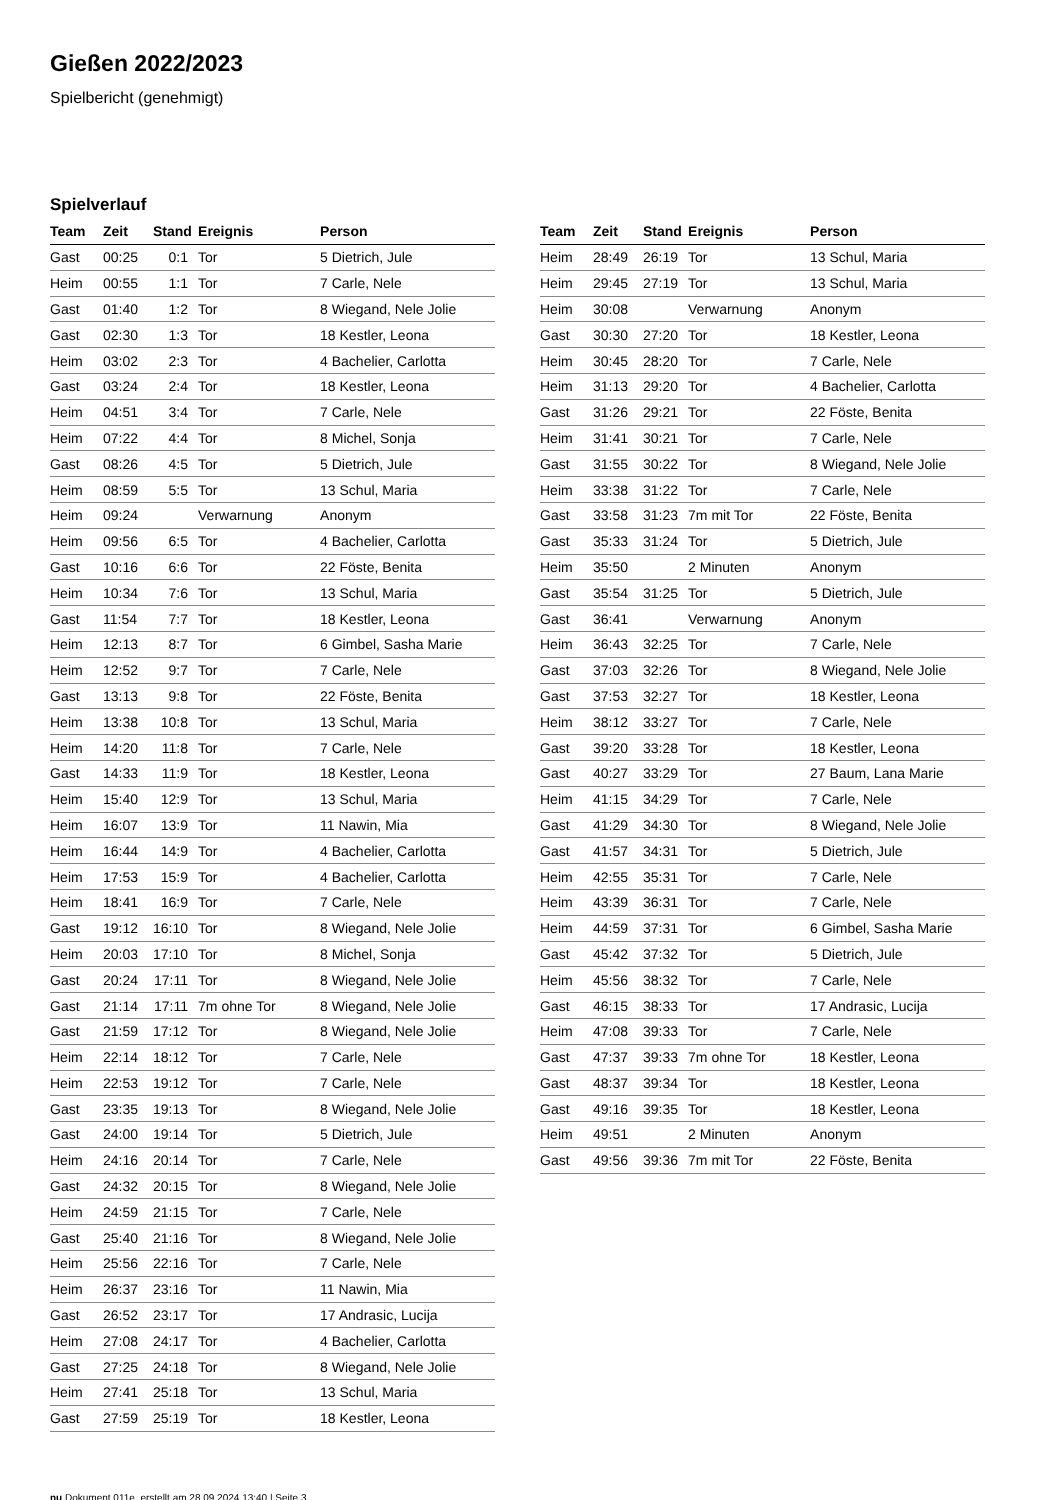Gießen 2022/2023
Spielbericht (genehmigt)
Spielverlauf
| Team | Zeit | Stand | Ereignis | Person |
| --- | --- | --- | --- | --- |
| Gast | 00:25 | 0:1 | Tor | 5 Dietrich, Jule |
| Heim | 00:55 | 1:1 | Tor | 7 Carle, Nele |
| Gast | 01:40 | 1:2 | Tor | 8 Wiegand, Nele Jolie |
| Gast | 02:30 | 1:3 | Tor | 18 Kestler, Leona |
| Heim | 03:02 | 2:3 | Tor | 4 Bachelier, Carlotta |
| Gast | 03:24 | 2:4 | Tor | 18 Kestler, Leona |
| Heim | 04:51 | 3:4 | Tor | 7 Carle, Nele |
| Heim | 07:22 | 4:4 | Tor | 8 Michel, Sonja |
| Gast | 08:26 | 4:5 | Tor | 5 Dietrich, Jule |
| Heim | 08:59 | 5:5 | Tor | 13 Schul, Maria |
| Heim | 09:24 | | Verwarnung | Anonym |
| Heim | 09:56 | 6:5 | Tor | 4 Bachelier, Carlotta |
| Gast | 10:16 | 6:6 | Tor | 22 Föste, Benita |
| Heim | 10:34 | 7:6 | Tor | 13 Schul, Maria |
| Gast | 11:54 | 7:7 | Tor | 18 Kestler, Leona |
| Heim | 12:13 | 8:7 | Tor | 6 Gimbel, Sasha Marie |
| Heim | 12:52 | 9:7 | Tor | 7 Carle, Nele |
| Gast | 13:13 | 9:8 | Tor | 22 Föste, Benita |
| Heim | 13:38 | 10:8 | Tor | 13 Schul, Maria |
| Heim | 14:20 | 11:8 | Tor | 7 Carle, Nele |
| Gast | 14:33 | 11:9 | Tor | 18 Kestler, Leona |
| Heim | 15:40 | 12:9 | Tor | 13 Schul, Maria |
| Heim | 16:07 | 13:9 | Tor | 11 Nawin, Mia |
| Heim | 16:44 | 14:9 | Tor | 4 Bachelier, Carlotta |
| Heim | 17:53 | 15:9 | Tor | 4 Bachelier, Carlotta |
| Heim | 18:41 | 16:9 | Tor | 7 Carle, Nele |
| Gast | 19:12 | 16:10 | Tor | 8 Wiegand, Nele Jolie |
| Heim | 20:03 | 17:10 | Tor | 8 Michel, Sonja |
| Gast | 20:24 | 17:11 | Tor | 8 Wiegand, Nele Jolie |
| Gast | 21:14 | 17:11 | 7m ohne Tor | 8 Wiegand, Nele Jolie |
| Gast | 21:59 | 17:12 | Tor | 8 Wiegand, Nele Jolie |
| Heim | 22:14 | 18:12 | Tor | 7 Carle, Nele |
| Heim | 22:53 | 19:12 | Tor | 7 Carle, Nele |
| Gast | 23:35 | 19:13 | Tor | 8 Wiegand, Nele Jolie |
| Gast | 24:00 | 19:14 | Tor | 5 Dietrich, Jule |
| Heim | 24:16 | 20:14 | Tor | 7 Carle, Nele |
| Gast | 24:32 | 20:15 | Tor | 8 Wiegand, Nele Jolie |
| Heim | 24:59 | 21:15 | Tor | 7 Carle, Nele |
| Gast | 25:40 | 21:16 | Tor | 8 Wiegand, Nele Jolie |
| Heim | 25:56 | 22:16 | Tor | 7 Carle, Nele |
| Heim | 26:37 | 23:16 | Tor | 11 Nawin, Mia |
| Gast | 26:52 | 23:17 | Tor | 17 Andrasic, Lucija |
| Heim | 27:08 | 24:17 | Tor | 4 Bachelier, Carlotta |
| Gast | 27:25 | 24:18 | Tor | 8 Wiegand, Nele Jolie |
| Heim | 27:41 | 25:18 | Tor | 13 Schul, Maria |
| Gast | 27:59 | 25:19 | Tor | 18 Kestler, Leona |
| Team | Zeit | Stand | Ereignis | Person |
| --- | --- | --- | --- | --- |
| Heim | 28:49 | 26:19 | Tor | 13 Schul, Maria |
| Heim | 29:45 | 27:19 | Tor | 13 Schul, Maria |
| Heim | 30:08 | | Verwarnung | Anonym |
| Gast | 30:30 | 27:20 | Tor | 18 Kestler, Leona |
| Heim | 30:45 | 28:20 | Tor | 7 Carle, Nele |
| Heim | 31:13 | 29:20 | Tor | 4 Bachelier, Carlotta |
| Gast | 31:26 | 29:21 | Tor | 22 Föste, Benita |
| Heim | 31:41 | 30:21 | Tor | 7 Carle, Nele |
| Gast | 31:55 | 30:22 | Tor | 8 Wiegand, Nele Jolie |
| Heim | 33:38 | 31:22 | Tor | 7 Carle, Nele |
| Gast | 33:58 | 31:23 | 7m mit Tor | 22 Föste, Benita |
| Gast | 35:33 | 31:24 | Tor | 5 Dietrich, Jule |
| Heim | 35:50 | | 2 Minuten | Anonym |
| Gast | 35:54 | 31:25 | Tor | 5 Dietrich, Jule |
| Gast | 36:41 | | Verwarnung | Anonym |
| Heim | 36:43 | 32:25 | Tor | 7 Carle, Nele |
| Gast | 37:03 | 32:26 | Tor | 8 Wiegand, Nele Jolie |
| Gast | 37:53 | 32:27 | Tor | 18 Kestler, Leona |
| Heim | 38:12 | 33:27 | Tor | 7 Carle, Nele |
| Gast | 39:20 | 33:28 | Tor | 18 Kestler, Leona |
| Gast | 40:27 | 33:29 | Tor | 27 Baum, Lana Marie |
| Heim | 41:15 | 34:29 | Tor | 7 Carle, Nele |
| Gast | 41:29 | 34:30 | Tor | 8 Wiegand, Nele Jolie |
| Gast | 41:57 | 34:31 | Tor | 5 Dietrich, Jule |
| Heim | 42:55 | 35:31 | Tor | 7 Carle, Nele |
| Heim | 43:39 | 36:31 | Tor | 7 Carle, Nele |
| Heim | 44:59 | 37:31 | Tor | 6 Gimbel, Sasha Marie |
| Gast | 45:42 | 37:32 | Tor | 5 Dietrich, Jule |
| Heim | 45:56 | 38:32 | Tor | 7 Carle, Nele |
| Gast | 46:15 | 38:33 | Tor | 17 Andrasic, Lucija |
| Heim | 47:08 | 39:33 | Tor | 7 Carle, Nele |
| Gast | 47:37 | 39:33 | 7m ohne Tor | 18 Kestler, Leona |
| Gast | 48:37 | 39:34 | Tor | 18 Kestler, Leona |
| Gast | 49:16 | 39:35 | Tor | 18 Kestler, Leona |
| Heim | 49:51 | | 2 Minuten | Anonym |
| Gast | 49:56 | 39:36 | 7m mit Tor | 22 Föste, Benita |
nu.Dokument 011e, erstellt am 28.09.2024 13:40 | Seite 3